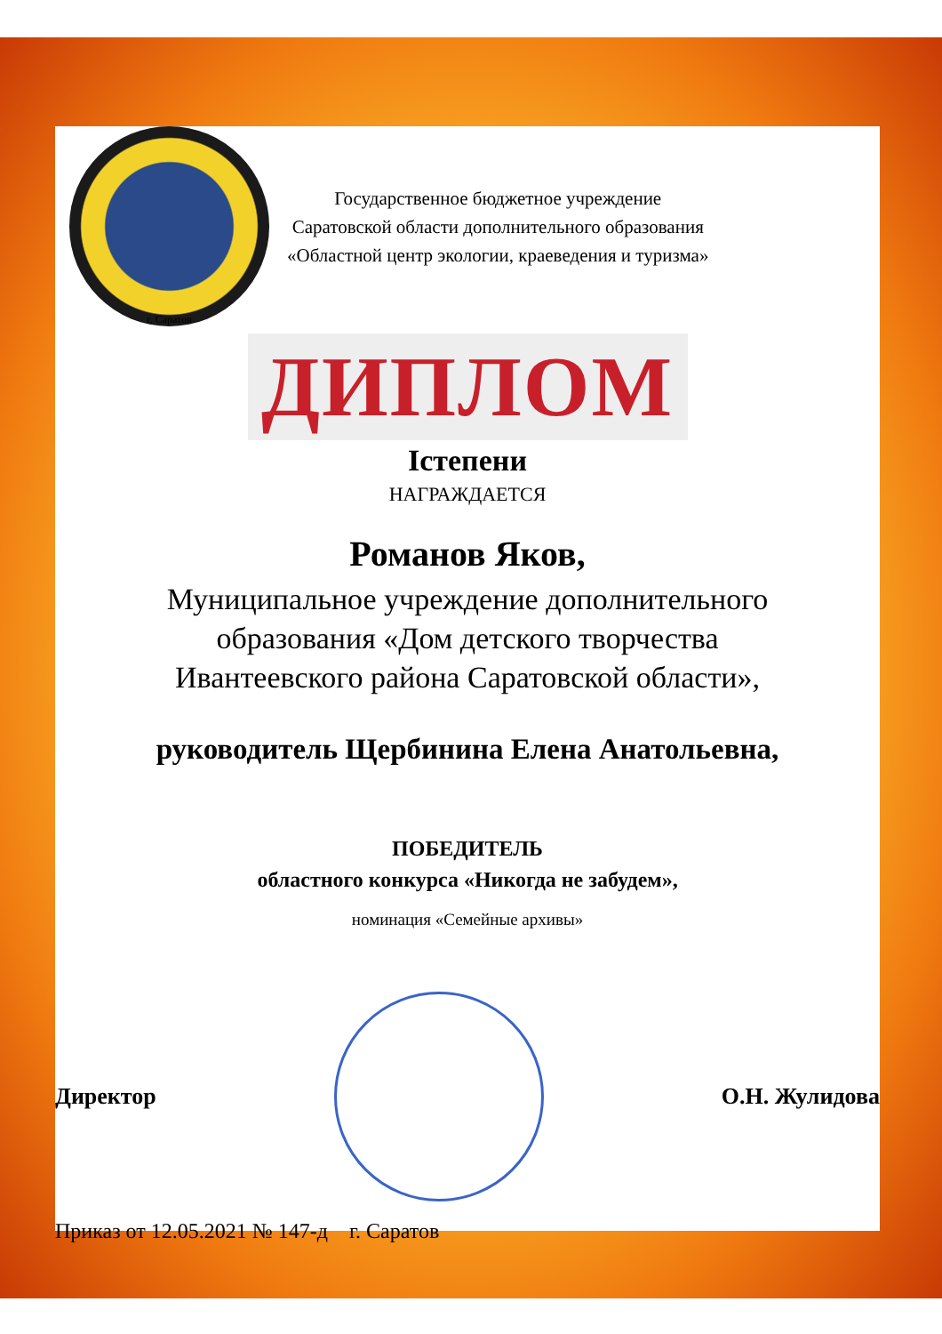г. Саратов
Государственное бюджетное учреждение
Саратовской области дополнительного образования
«Областной центр экологии, краеведения и туризма»
ДИПЛОМ
Iстепени
НАГРАЖДАЕТСЯ
Романов Яков,
Муниципальное учреждение дополнительного
образования «Дом детского творчества
Ивантеевского района Саратовской области»,
руководитель Щербинина Елена Анатольевна,
ПОБЕДИТЕЛЬ
областного конкурса «Никогда не забудем»,
номинация «Семейные архивы»
Директор О.Н. Жулидова
Приказ от 12.05.2021 № 147-д г. Саратов